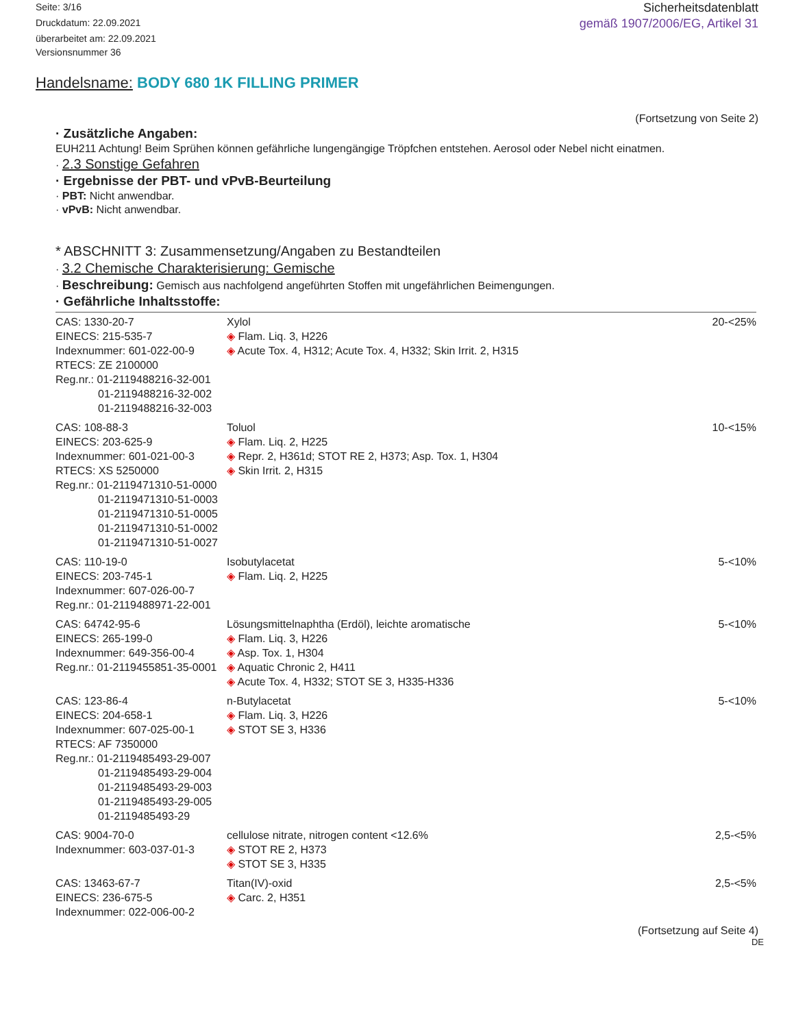Seite: 3/16
Druckdatum: 22.09.2021
überarbeitet am: 22.09.2021
Versionsnummer 36
Sicherheitsdatenblatt
gemäß 1907/2006/EG, Artikel 31
Handelsname: BODY 680 1K FILLING PRIMER
(Fortsetzung von Seite 2)
· Zusätzliche Angaben:
EUH211 Achtung! Beim Sprühen können gefährliche lungengängige Tröpfchen entstehen. Aerosol oder Nebel nicht einatmen.
· 2.3 Sonstige Gefahren
· Ergebnisse der PBT- und vPvB-Beurteilung
· PBT: Nicht anwendbar.
· vPvB: Nicht anwendbar.
* ABSCHNITT 3: Zusammensetzung/Angaben zu Bestandteilen
· 3.2 Chemische Charakterisierung: Gemische
· Beschreibung: Gemisch aus nachfolgend angeführten Stoffen mit ungefährlichen Beimengungen.
· Gefährliche Inhaltsstoffe:
| CAS: 1330-20-7 EINECS: 215-535-7 Indexnummer: 601-022-00-9 RTECS: ZE 2100000 Reg.nr.: 01-2119488216-32-001 01-2119488216-32-002 01-2119488216-32-003 | Xylol ◈ Flam. Liq. 3, H226 ◈ Acute Tox. 4, H312; Acute Tox. 4, H332; Skin Irrit. 2, H315 | 20-<25% |
| CAS: 108-88-3 EINECS: 203-625-9 Indexnummer: 601-021-00-3 RTECS: XS 5250000 Reg.nr.: 01-2119471310-51-0000 01-2119471310-51-0003 01-2119471310-51-0005 01-2119471310-51-0002 01-2119471310-51-0027 | Toluol ◈ Flam. Liq. 2, H225 ◈ Repr. 2, H361d; STOT RE 2, H373; Asp. Tox. 1, H304 ◈ Skin Irrit. 2, H315 | 10-<15% |
| CAS: 110-19-0 EINECS: 203-745-1 Indexnummer: 607-026-00-7 Reg.nr.: 01-2119488971-22-001 | Isobutylacetat ◈ Flam. Liq. 2, H225 | 5-<10% |
| CAS: 64742-95-6 EINECS: 265-199-0 Indexnummer: 649-356-00-4 Reg.nr.: 01-2119455851-35-0001 | Lösungsmittelnaphtha (Erdöl), leichte aromatische ◈ Flam. Liq. 3, H226 ◈ Asp. Tox. 1, H304 ◈ Aquatic Chronic 2, H411 ◈ Acute Tox. 4, H332; STOT SE 3, H335-H336 | 5-<10% |
| CAS: 123-86-4 EINECS: 204-658-1 Indexnummer: 607-025-00-1 RTECS: AF 7350000 Reg.nr.: 01-2119485493-29-007 01-2119485493-29-004 01-2119485493-29-003 01-2119485493-29-005 01-2119485493-29 | n-Butylacetat ◈ Flam. Liq. 3, H226 ◈ STOT SE 3, H336 | 5-<10% |
| CAS: 9004-70-0 Indexnummer: 603-037-01-3 | cellulose nitrate, nitrogen content <12.6% ◈ STOT RE 2, H373 ◈ STOT SE 3, H335 | 2,5-<5% |
| CAS: 13463-67-7 EINECS: 236-675-5 Indexnummer: 022-006-00-2 | Titan(IV)-oxid ◈ Carc. 2, H351 | 2,5-<5% |
(Fortsetzung auf Seite 4)
DE